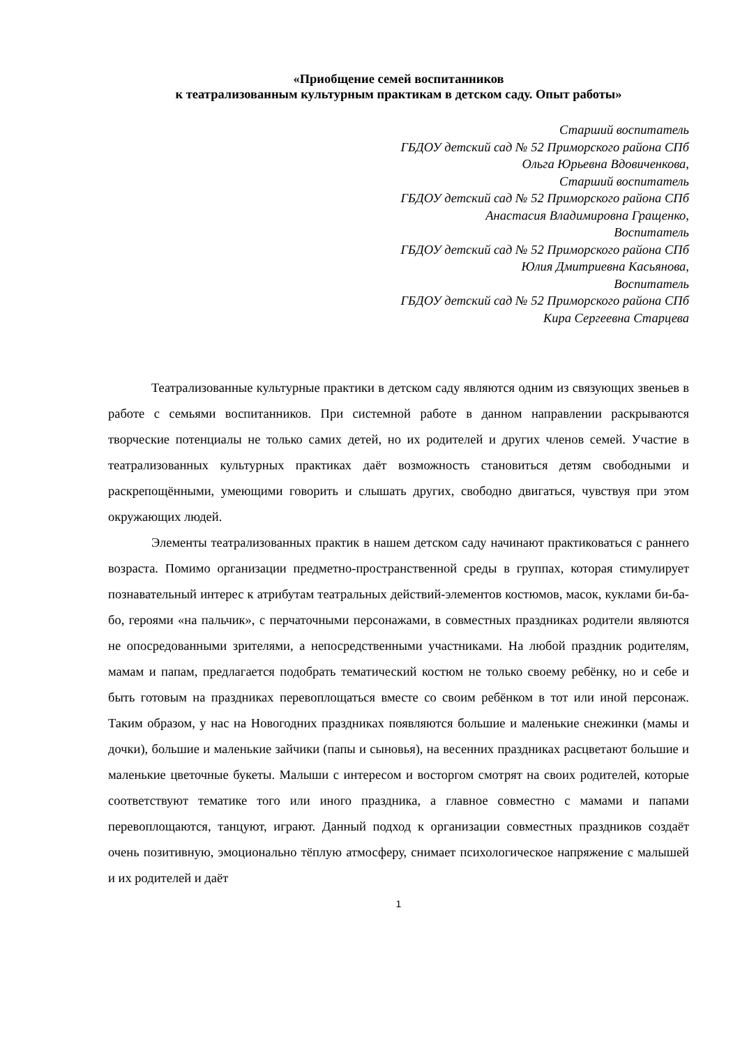«Приобщение семей воспитанников
к театрализованным культурным практикам в детском саду. Опыт работы»
Старший воспитатель
ГБДОУ детский сад № 52 Приморского района СПб
Ольга Юрьевна Вдовиченкова,
Старший воспитатель
ГБДОУ детский сад № 52 Приморского района СПб
Анастасия Владимировна Гращенко,
Воспитатель
ГБДОУ детский сад № 52 Приморского района СПб
Юлия Дмитриевна Касьянова,
Воспитатель
ГБДОУ детский сад № 52 Приморского района СПб
Кира Сергеевна Старцева
Театрализованные культурные практики в детском саду являются одним из связующих звеньев в работе с семьями воспитанников. При системной работе в данном направлении раскрываются творческие потенциалы не только самих детей, но их родителей и других членов семей. Участие в театрализованных культурных практиках даёт возможность становиться детям свободными и раскрепощёнными, умеющими говорить и слышать других, свободно двигаться, чувствуя при этом окружающих людей.
Элементы театрализованных практик в нашем детском саду начинают практиковаться с раннего возраста. Помимо организации предметно-пространственной среды в группах, которая стимулирует познавательный интерес к атрибутам театральных действий-элементов костюмов, масок, куклами би-ба-бо, героями «на пальчик», с перчаточными персонажами, в совместных праздниках родители являются не опосредованными зрителями, а непосредственными участниками. На любой праздник родителям, мамам и папам, предлагается подобрать тематический костюм не только своему ребёнку, но и себе и быть готовым на праздниках перевоплощаться вместе со своим ребёнком в тот или иной персонаж. Таким образом, у нас на Новогодних праздниках появляются большие и маленькие снежинки (мамы и дочки), большие и маленькие зайчики (папы и сыновья), на весенних праздниках расцветают большие и маленькие цветочные букеты. Малыши с интересом и восторгом смотрят на своих родителей, которые соответствуют тематике того или иного праздника, а главное совместно с мамами и папами перевоплощаются, танцуют, играют. Данный подход к организации совместных праздников создаёт очень позитивную, эмоционально тёплую атмосферу, снимает психологическое напряжение с малышей и их родителей и даёт
1